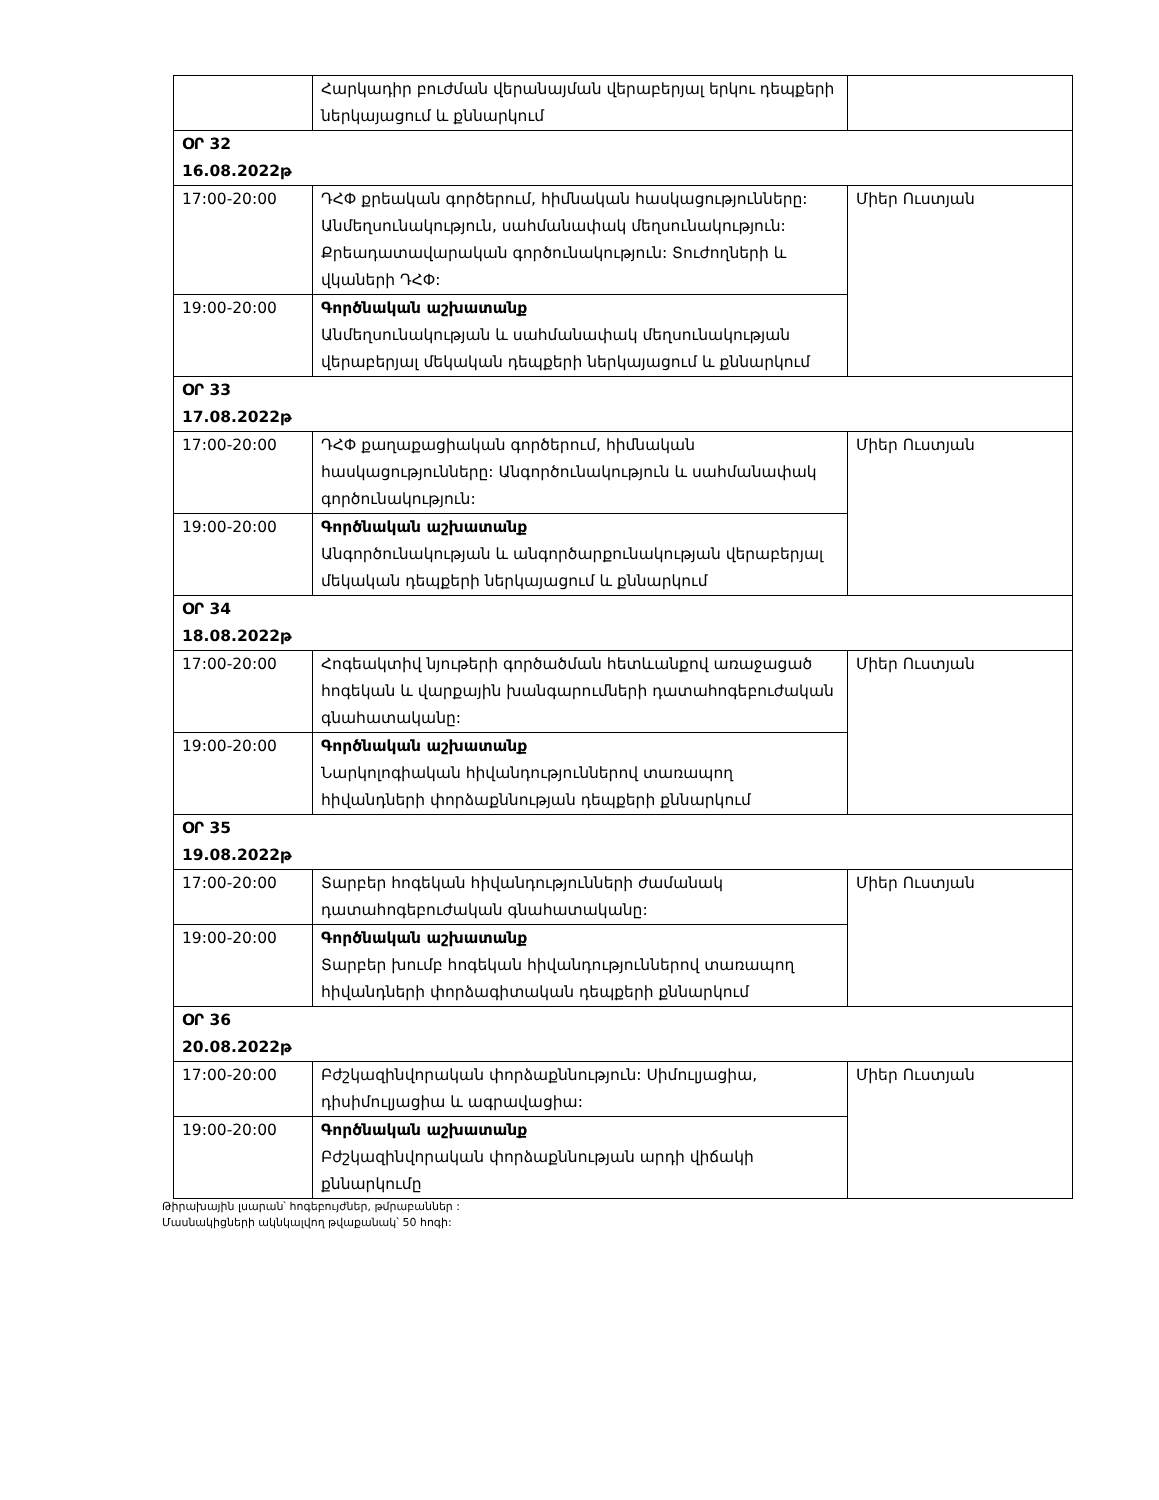| | Հարկադիր բուժման վերանայման վերաբերյալ երկու դեպքերի ներկայացում և քննարկում | |
| ՕՐ 32 16.08.2022թ | | |
| 17:00-20:00 | ԴՀՓ քրեական գործերում, հիմնական հասկացությունները: Անմեղսունակություն, սահմանափակ մեղսունակություն: Քրեադատավարական գործունակություն: Տուժողների և վկաների ԴՀՓ: | Միեր Ուստյան |
| 19:00-20:00 | Գործնական աշխատանք Անմեղսունակության և սահմանափակ մեղսունակության վերաբերյալ մեկական դեպքերի ներկայացում և քննարկում | |
| ՕՐ 33 17.08.2022թ | | |
| 17:00-20:00 | ԴՀՓ քաղաքացիական գործերում, հիմնական հասկացությունները: Անգործունակություն և սահմանափակ գործունակություն: | Միեր Ուստյան |
| 19:00-20:00 | Գործնական աշխատանք Անգործունակության և անգործարքունակության վերաբերյալ մեկական դեպքերի ներկայացում և քննարկում | |
| ՕՐ 34 18.08.2022թ | | |
| 17:00-20:00 | Հոգեակտիվ նյութերի գործածման հետևանքով առաջացած հոգեկան և վարքային խանգարումների դատահոգեբուժական գնահատականը: | Միեր Ուստյան |
| 19:00-20:00 | Գործնական աշխատանք Նարկոլոգիական հիվանդություններով տառապող հիվանդների փորձաքննության դեպքերի քննարկում | |
| ՕՐ 35 19.08.2022թ | | |
| 17:00-20:00 | Տարբեր հոգեկան հիվանդությունների ժամանակ դատահոգեբուժական գնահատականը: | Միեր Ուստյան |
| 19:00-20:00 | Գործնական աշխատանք Տարբեր խումբ հոգեկան հիվանդություններով տառապող հիվանդների փորձագիտական դեպքերի քննարկում | |
| ՕՐ 36 20.08.2022թ | | |
| 17:00-20:00 | Բժշկազինվորական փորձաքննություն: Սիմուլյացիա, դիսիմուլյացիա և ագրավացիա: | Միեր Ուստյան |
| 19:00-20:00 | Գործնական աշխատանք Բժշկազինվորական փորձաքննության արդի վիճակի քննարկումը | |
Թիրախային լսարան՝ հոգեբույժներ, թմրաբաններ :
Մասնակիցների ակնկալվող թվաքանակ՝ 50 հոգի: